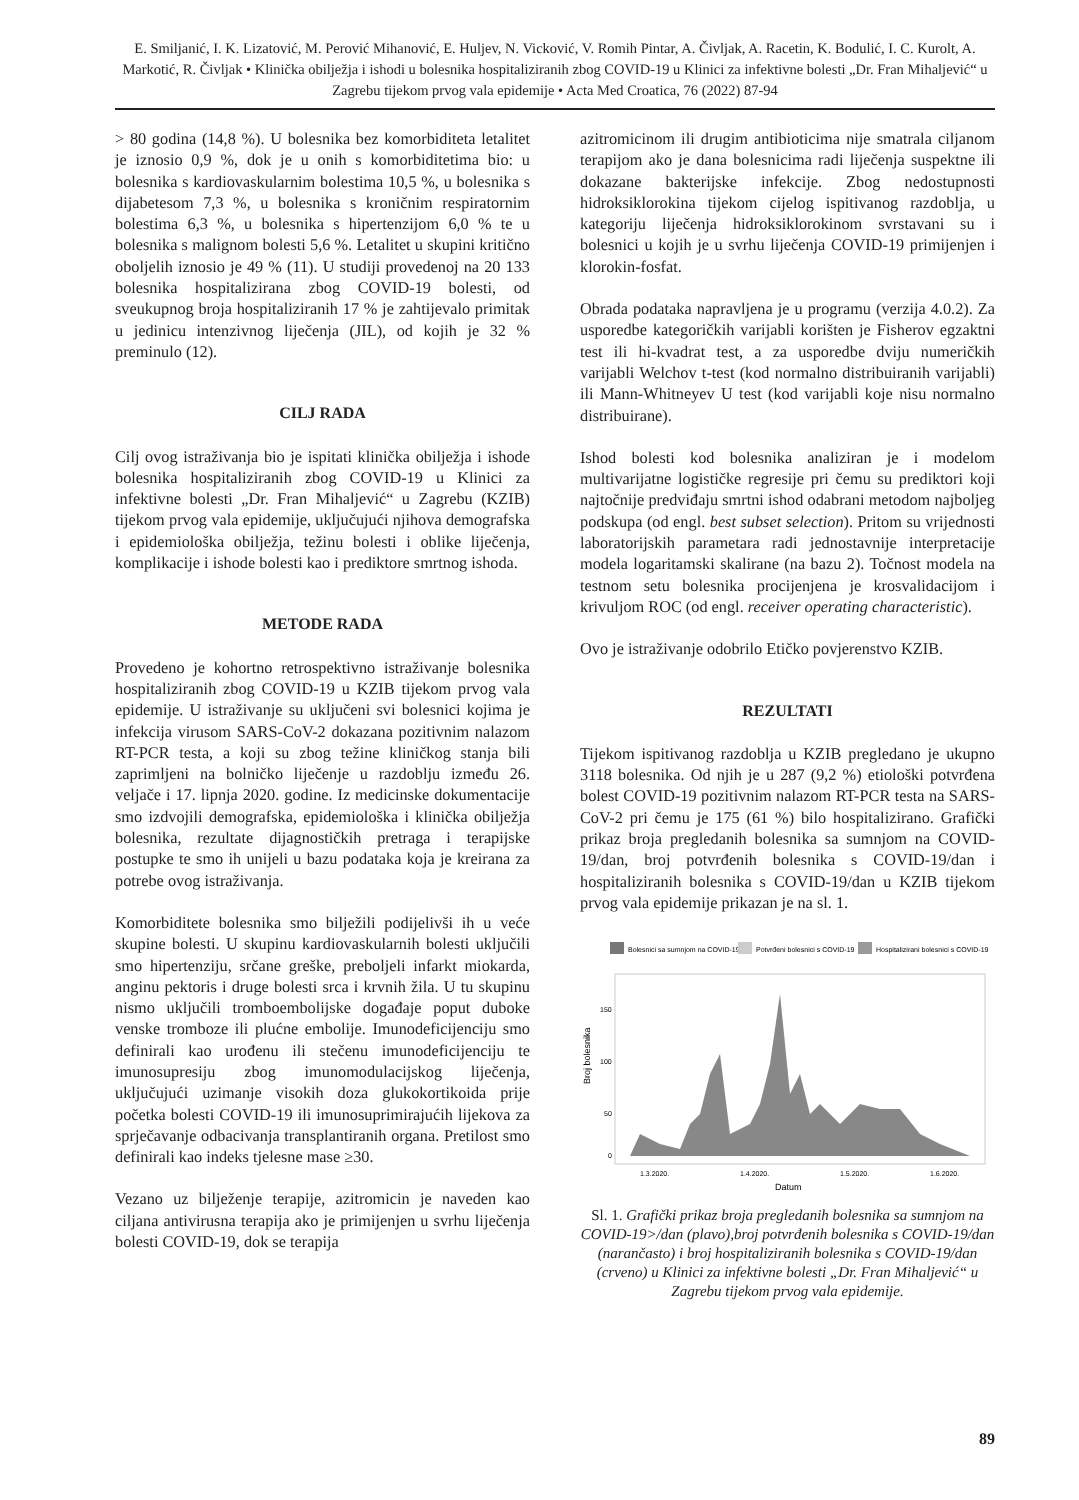E. Smiljanić, I. K. Lizatović, M. Perović Mihanović, E. Huljev, N. Vicković, V. Romih Pintar, A. Čivljak, A. Racetin, K. Bodulić, I. C. Kurolt, A. Markotić, R. Čivljak • Klinička obilježja i ishodi u bolesnika hospitaliziranih zbog COVID-19 u Klinici za infektivne bolesti „Dr. Fran Mihaljević“ u Zagrebu tijekom prvog vala epidemije • Acta Med Croatica, 76 (2022) 87-94
> 80 godina (14,8 %). U bolesnika bez komorbiditeta letalitet je iznosio 0,9 %, dok je u onih s komorbiditetima bio: u bolesnika s kardiovaskularnim bolestima 10,5 %, u bolesnika s dijabetesom 7,3 %, u bolesnika s kroničnim respiratornim bolestima 6,3 %, u bolesnika s hipertenzijom 6,0 % te u bolesnika s malignom bolesti 5,6 %. Letalitet u skupini kritično oboljelih iznosio je 49 % (11). U studiji provedenoj na 20 133 bolesnika hospitalizirana zbog COVID-19 bolesti, od sveukupnog broja hospitaliziranih 17 % je zahtijevalo primitak u jedinicu intenzivnog liječenja (JIL), od kojih je 32 % preminulo (12).
CILJ RADA
Cilj ovog istraživanja bio je ispitati klinička obilježja i ishode bolesnika hospitaliziranih zbog COVID-19 u Klinici za infektivne bolesti „Dr. Fran Mihaljević“ u Zagrebu (KZIB) tijekom prvog vala epidemije, uključujući njihova demografska i epidemiološka obilježja, težinu bolesti i oblike liječenja, komplikacije i ishode bolesti kao i prediktore smrtnog ishoda.
METODE RADA
Provedeno je kohortno retrospektivno istraživanje bolesnika hospitaliziranih zbog COVID-19 u KZIB tijekom prvog vala epidemije. U istraživanje su uključeni svi bolesnici kojima je infekcija virusom SARS-CoV-2 dokazana pozitivnim nalazom RT-PCR testa, a koji su zbog težine kliničkog stanja bili zaprimljeni na bolničko liječenje u razdoblju između 26. veljače i 17. lipnja 2020. godine. Iz medicinske dokumentacije smo izdvojili demografska, epidemiološka i klinička obilježja bolesnika, rezultate dijagnostičkih pretraga i terapijske postupke te smo ih unijeli u bazu podataka koja je kreirana za potrebe ovog istraživanja.
Komorbiditete bolesnika smo bilježili podijelivši ih u veće skupine bolesti. U skupinu kardiovaskularnih bolesti uključili smo hipertenziju, srčane greške, preboljeli infarkt miokarda, anginu pektoris i druge bolesti srca i krvnih žila. U tu skupinu nismo uključili tromboembolijske događaje poput duboke venske tromboze ili plućne embolije. Imunodeficijenciju smo definirali kao urođenu ili stečenu imunodeficijenciju te imunosupresiju zbog imunomodulacijskog liječenja, uključujući uzimanje visokih doza glukokortikoida prije početka bolesti COVID-19 ili imunosuprimirajućih lijekova za sprječavanje odbacivanja transplantiranih organa. Pretilost smo definirali kao indeks tjelesne mase ≥30.
Vezano uz bilježenje terapije, azitromicin je naveden kao ciljana antivirusna terapija ako je primijenjen u svrhu liječenja bolesti COVID-19, dok se terapija
azitromicinom ili drugim antibioticima nije smatrala ciljanom terapijom ako je dana bolesnicima radi liječenja suspektne ili dokazane bakterijske infekcije. Zbog nedostupnosti hidroksiklorokina tijekom cijelog ispitivanog razdoblja, u kategoriju liječenja hidroksiklorokinom svrstavani su i bolesnici u kojih je u svrhu liječenja COVID-19 primijenjen i klorokin-fosfat.
Obrada podataka napravljena je u programu (verzija 4.0.2). Za usporedbe kategoričkih varijabli korišten je Fisherov egzaktni test ili hi-kvadrat test, a za usporedbe dviju numeričkih varijabli Welchov t-test (kod normalno distribuiranih varijabli) ili Mann-Whitneyev U test (kod varijabli koje nisu normalno distribuirane).
Ishod bolesti kod bolesnika analiziran je i modelom multivarijatne logističke regresije pri čemu su prediktori koji najtočnije predviđaju smrtni ishod odabrani metodom najboljeg podskupa (od engl. best subset selection). Pritom su vrijednosti laboratorijskih parametara radi jednostavnije interpretacije modela logaritamski skalirane (na bazu 2). Točnost modela na testnom setu bolesnika procijenjena je krosvalidacijom i krivuljom ROC (od engl. receiver operating characteristic).
Ovo je istraživanje odobrilo Etičko povjerenstvo KZIB.
REZULTATI
Tijekom ispitivanog razdoblja u KZIB pregledano je ukupno 3118 bolesnika. Od njih je u 287 (9,2 %) etiološki potvrđena bolest COVID-19 pozitivnim nalazom RT-PCR testa na SARS-CoV-2 pri čemu je 175 (61 %) bilo hospitalizirano. Grafički prikaz broja pregledanih bolesnika sa sumnjom na COVID-19/dan, broj potvrđenih bolesnika s COVID-19/dan i hospitaliziranih bolesnika s COVID-19/dan u KZIB tijekom prvog vala epidemije prikazan je na sl. 1.
Bolesnici sa sumnjom na COVID-19
Potvrđeni bolesnici s COVID-19
Hospitalizirani bolesnici s COVID-19
Broj bolesnika
150
100
50
0
1.3.2020.
1.4.2020.
1.5.2020.
1.6.2020.
Datum
Sl. 1. Grafički prikaz broja pregledanih bolesnika sa sumnjom na COVID-19>/dan (plavo),broj potvrđenih bolesnika s COVID-19/dan (narančasto) i broj hospitaliziranih bolesnika s COVID-19/dan (crveno) u Klinici za infektivne bolesti „Dr. Fran Mihaljević“ u Zagrebu tijekom prvog vala epidemije.
89